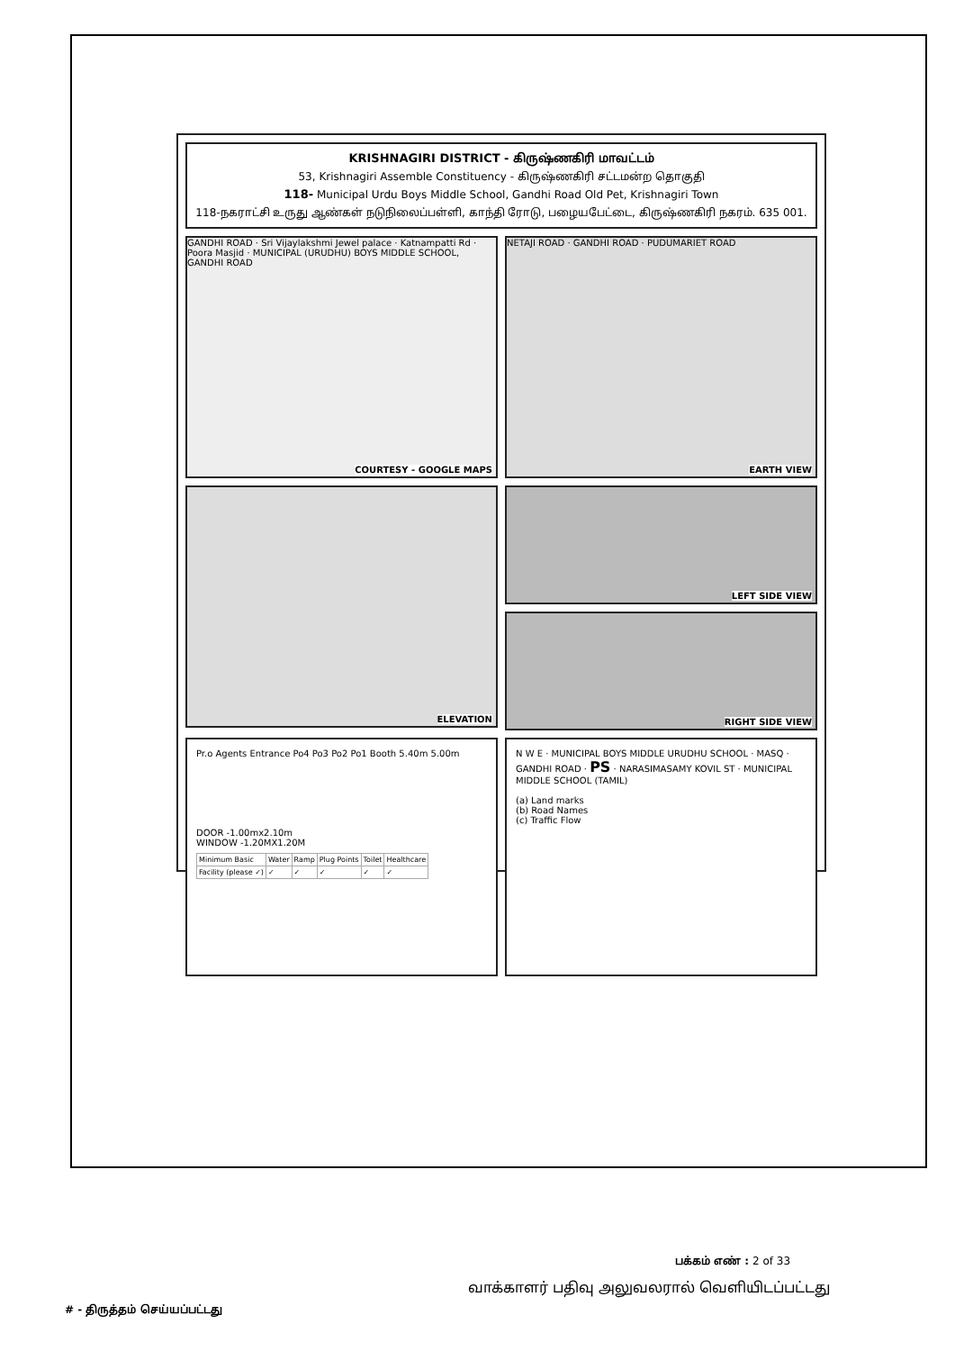KRISHNAGIRI DISTRICT - கிருஷ்ணகிரி மாவட்டம்
53, Krishnagiri Assemble Constituency - கிருஷ்ணகிரி சட்டமன்ற தொகுதி
118- Municipal Urdu Boys Middle School, Gandhi Road Old Pet, Krishnagiri Town
118-நகராட்சி உருது ஆண்கள் நடுநிலைப்பள்ளி, காந்தி ரோடு, பழையபேட்டை, கிருஷ்ணகிரி நகரம். 635 001.
GANDHI ROAD · Sri Vijaylakshmi Jewel palace · Katnampatti Rd · Poora Masjid · MUNICIPAL (URUDHU) BOYS MIDDLE SCHOOL, GANDHI ROAD
COURTESY - GOOGLE MAPS
NETAJI ROAD · GANDHI ROAD · PUDUMARIET ROAD
EARTH VIEW
ELEVATION
LEFT SIDE VIEW
RIGHT SIDE VIEW
Pr.o Agents Entrance Po4 Po3 Po2 Po1 Booth 5.40m 5.00m
DOOR -1.00mx2.10m
WINDOW -1.20MX1.20M
| Minimum Basic | Water | Ramp | Plug Points | Toilet | Healthcare |
| Facility (please ✓) | ✓ | ✓ | ✓ | ✓ | ✓ |
N W E · MUNICIPAL BOYS MIDDLE URUDHU SCHOOL · MASQ · GANDHI ROAD · PS · NARASIMASAMY KOVIL ST · MUNICIPAL MIDDLE SCHOOL (TAMIL)
(a) Land marks
(b) Road Names
(c) Traffic Flow
பக்கம் எண் : 2 of 33
வாக்காளர் பதிவு அலுவலரால் வெளியிடப்பட்டது
# - திருத்தம் செய்யப்பட்டது